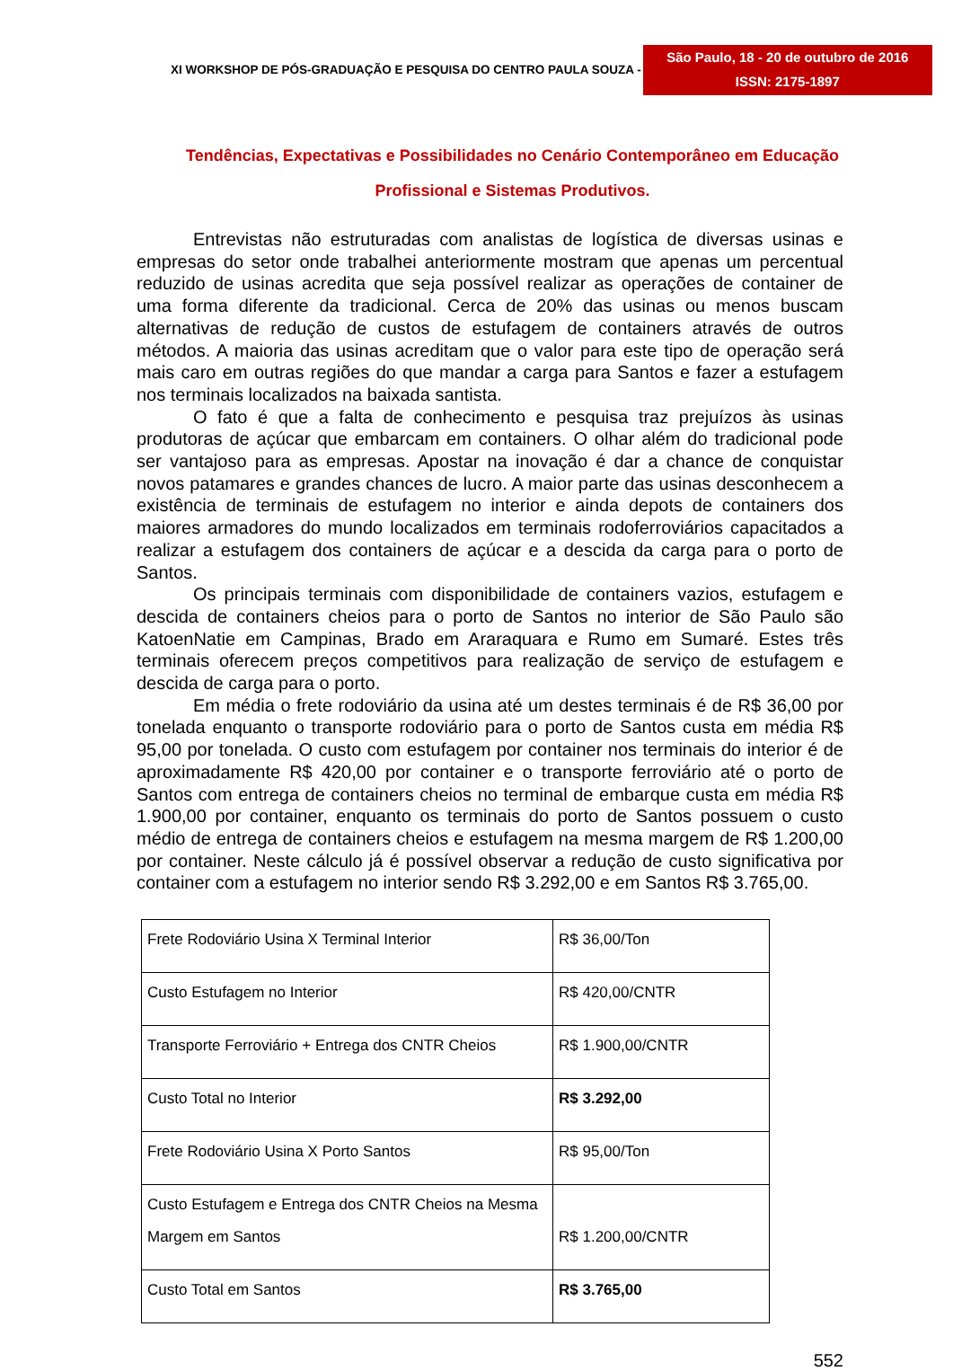XI WORKSHOP DE PÓS-GRADUAÇÃO E PESQUISA DO CENTRO PAULA SOUZA -
São Paulo, 18 - 20 de outubro de 2016
ISSN: 2175-1897
Tendências, Expectativas e Possibilidades no Cenário Contemporâneo em Educação Profissional e Sistemas Produtivos.
Entrevistas não estruturadas com analistas de logística de diversas usinas e empresas do setor onde trabalhei anteriormente mostram que apenas um percentual reduzido de usinas acredita que seja possível realizar as operações de container de uma forma diferente da tradicional. Cerca de 20% das usinas ou menos buscam alternativas de redução de custos de estufagem de containers através de outros métodos. A maioria das usinas acreditam que o valor para este tipo de operação será mais caro em outras regiões do que mandar a carga para Santos e fazer a estufagem nos terminais localizados na baixada santista.
O fato é que a falta de conhecimento e pesquisa traz prejuízos às usinas produtoras de açúcar que embarcam em containers. O olhar além do tradicional pode ser vantajoso para as empresas. Apostar na inovação é dar a chance de conquistar novos patamares e grandes chances de lucro. A maior parte das usinas desconhecem a existência de terminais de estufagem no interior e ainda depots de containers dos maiores armadores do mundo localizados em terminais rodoferroviários capacitados a realizar a estufagem dos containers de açúcar e a descida da carga para o porto de Santos.
Os principais terminais com disponibilidade de containers vazios, estufagem e descida de containers cheios para o porto de Santos no interior de São Paulo são KatoenNatie em Campinas, Brado em Araraquara e Rumo em Sumaré. Estes três terminais oferecem preços competitivos para realização de serviço de estufagem e descida de carga para o porto.
Em média o frete rodoviário da usina até um destes terminais é de R$ 36,00 por tonelada enquanto o transporte rodoviário para o porto de Santos custa em média R$ 95,00 por tonelada. O custo com estufagem por container nos terminais do interior é de aproximadamente R$ 420,00 por container e o transporte ferroviário até o porto de Santos com entrega de containers cheios no terminal de embarque custa em média R$ 1.900,00 por container, enquanto os terminais do porto de Santos possuem o custo médio de entrega de containers cheios e estufagem na mesma margem de R$ 1.200,00 por container. Neste cálculo já é possível observar a redução de custo significativa por container com a estufagem no interior sendo R$ 3.292,00 e em Santos R$ 3.765,00.
| Frete Rodoviário Usina X Terminal Interior | R$ 36,00/Ton |
| Custo Estufagem no Interior | R$ 420,00/CNTR |
| Transporte Ferroviário + Entrega dos CNTR Cheios | R$ 1.900,00/CNTR |
| Custo Total no Interior | R$ 3.292,00 |
| Frete Rodoviário Usina X Porto Santos | R$ 95,00/Ton |
| Custo Estufagem e Entrega dos CNTR Cheios na Mesma Margem em Santos | R$ 1.200,00/CNTR |
| Custo Total em Santos | R$ 3.765,00 |
552